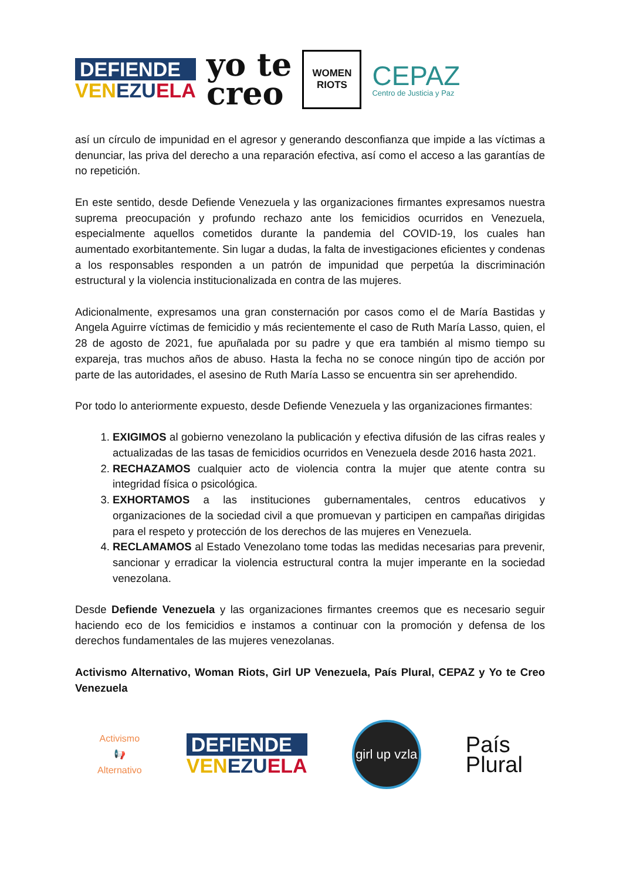DEFIENDE
VENEZU ELA
yo te
creo
WOMEN
RIOTS
CEPAZ
Centro de Justicia y Paz
así un círculo de impunidad en el agresor y generando desconfianza que impide a las víctimas a denunciar, las priva del derecho a una reparación efectiva, así como el acceso a las garantías de no repetición.
En este sentido, desde Defiende Venezuela y las organizaciones firmantes expresamos nuestra suprema preocupación y profundo rechazo ante los femicidios ocurridos en Venezuela, especialmente aquellos cometidos durante la pandemia del COVID-19, los cuales han aumentado exorbitantemente. Sin lugar a dudas, la falta de investigaciones eficientes y condenas a los responsables responden a un patrón de impunidad que perpetúa la discriminación estructural y la violencia institucionalizada en contra de las mujeres.
Adicionalmente, expresamos una gran consternación por casos como el de María Bastidas y Angela Aguirre víctimas de femicidio y más recientemente el caso de Ruth María Lasso, quien, el 28 de agosto de 2021, fue apuñalada por su padre y que era también al mismo tiempo su expareja, tras muchos años de abuso. Hasta la fecha no se conoce ningún tipo de acción por parte de las autoridades, el asesino de Ruth María Lasso se encuentra sin ser aprehendido.
Por todo lo anteriormente expuesto, desde Defiende Venezuela y las organizaciones firmantes:
1. EXIGIMOS al gobierno venezolano la publicación y efectiva difusión de las cifras reales y actualizadas de las tasas de femicidios ocurridos en Venezuela desde 2016 hasta 2021.
2. RECHAZAMOS cualquier acto de violencia contra la mujer que atente contra su integridad física o psicológica.
3. EXHORTAMOS a las instituciones gubernamentales, centros educativos y organizaciones de la sociedad civil a que promuevan y participen en campañas dirigidas para el respeto y protección de los derechos de las mujeres en Venezuela.
4. RECLAMAMOS al Estado Venezolano tome todas las medidas necesarias para prevenir, sancionar y erradicar la violencia estructural contra la mujer imperante en la sociedad venezolana.
Desde Defiende Venezuela y las organizaciones firmantes creemos que es necesario seguir haciendo eco de los femicidios e instamos a continuar con la promoción y defensa de los derechos fundamentales de las mujeres venezolanas.
Activismo Alternativo, Woman Riots, Girl UP Venezuela, País Plural, CEPAZ y Yo te Creo Venezuela
Activismo
📢
Alternativo
DEFIENDE
VENEZU ELA
girl up vzla
País
Plural